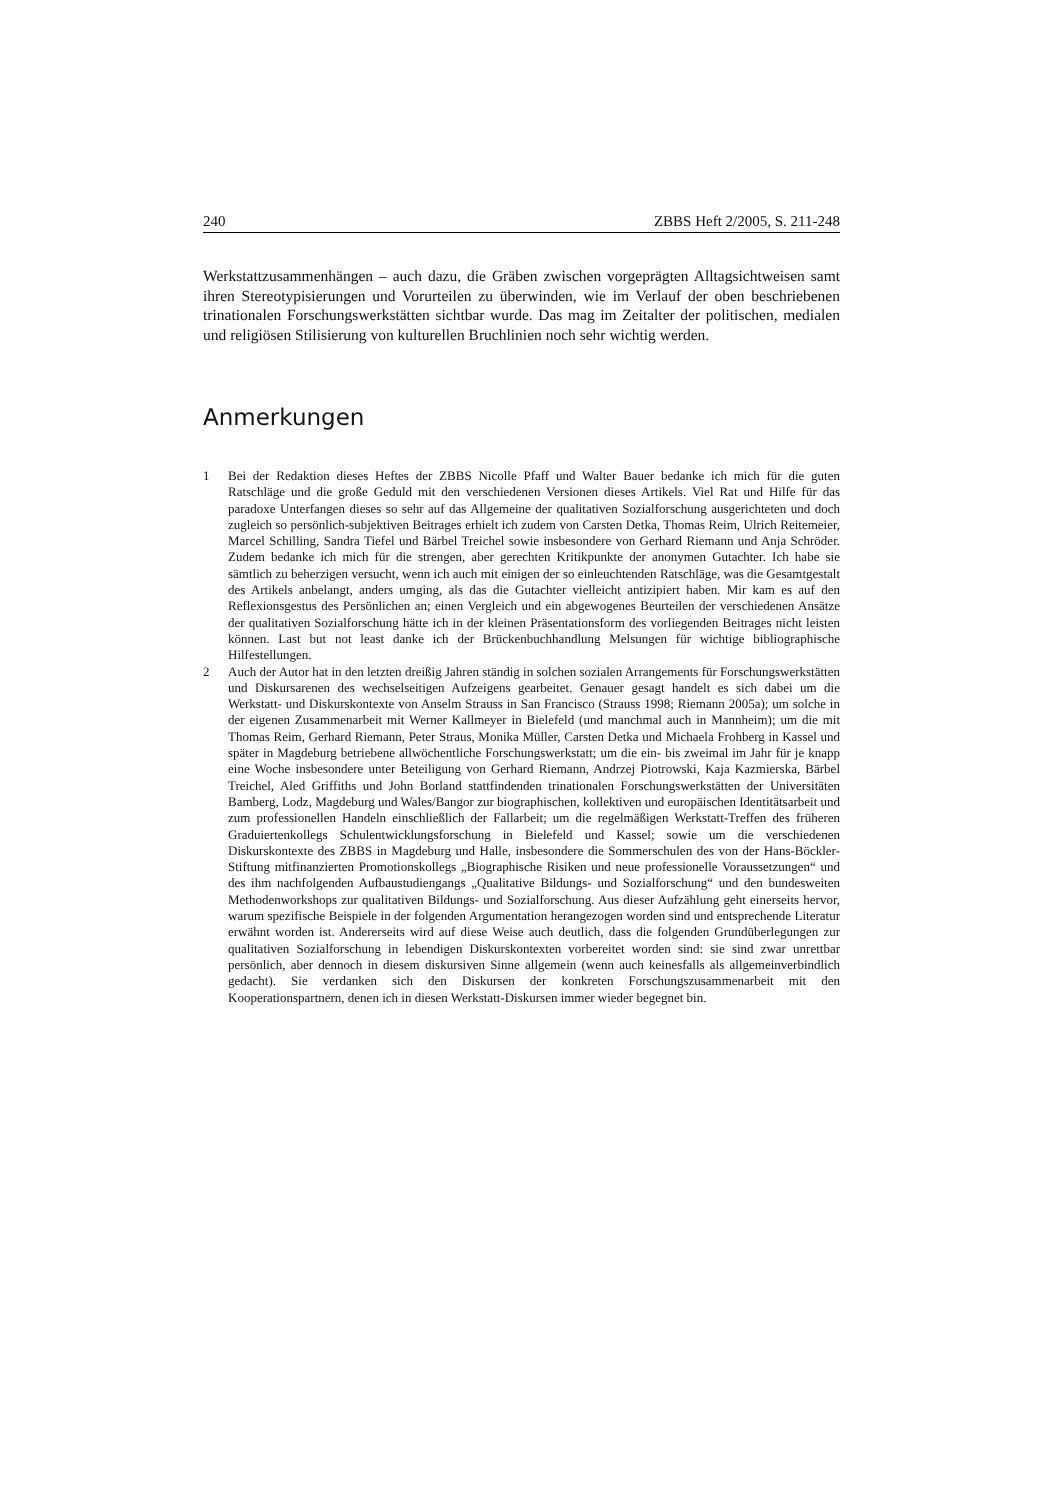240 ZBBS Heft 2/2005, S. 211-248
Werkstattzusammenhängen – auch dazu, die Gräben zwischen vorgeprägten Alltagsichtweisen samt ihren Stereotypisierungen und Vorurteilen zu überwinden, wie im Verlauf der oben beschriebenen trinationalen Forschungswerkstätten sichtbar wurde. Das mag im Zeitalter der politischen, medialen und religiösen Stilisierung von kulturellen Bruchlinien noch sehr wichtig werden.
Anmerkungen
1 Bei der Redaktion dieses Heftes der ZBBS Nicolle Pfaff und Walter Bauer bedanke ich mich für die guten Ratschläge und die große Geduld mit den verschiedenen Versionen dieses Artikels. Viel Rat und Hilfe für das paradoxe Unterfangen dieses so sehr auf das Allgemeine der qualitativen Sozialforschung ausgerichteten und doch zugleich so persönlich-subjektiven Beitrages erhielt ich zudem von Carsten Detka, Thomas Reim, Ulrich Reitemeier, Marcel Schilling, Sandra Tiefel und Bärbel Treichel sowie insbesondere von Gerhard Riemann und Anja Schröder. Zudem bedanke ich mich für die strengen, aber gerechten Kritikpunkte der anonymen Gutachter. Ich habe sie sämtlich zu beherzigen versucht, wenn ich auch mit einigen der so einleuchtenden Ratschläge, was die Gesamtgestalt des Artikels anbelangt, anders umging, als das die Gutachter vielleicht antizipiert haben. Mir kam es auf den Reflexionsgestus des Persönlichen an; einen Vergleich und ein abgewogenes Beurteilen der verschiedenen Ansätze der qualitativen Sozialforschung hätte ich in der kleinen Präsentationsform des vorliegenden Beitrages nicht leisten können. Last but not least danke ich der Brückenbuchhandlung Melsungen für wichtige bibliographische Hilfestellungen.
2 Auch der Autor hat in den letzten dreißig Jahren ständig in solchen sozialen Arrangements für Forschungswerkstätten und Diskursarenen des wechselseitigen Aufzeigens gearbeitet. Genauer gesagt handelt es sich dabei um die Werkstatt- und Diskurskontexte von Anselm Strauss in San Francisco (Strauss 1998; Riemann 2005a); um solche in der eigenen Zusammenarbeit mit Werner Kallmeyer in Bielefeld (und manchmal auch in Mannheim); um die mit Thomas Reim, Gerhard Riemann, Peter Straus, Monika Müller, Carsten Detka und Michaela Frohberg in Kassel und später in Magdeburg betriebene allwöchentliche Forschungswerkstatt; um die ein- bis zweimal im Jahr für je knapp eine Woche insbesondere unter Beteiligung von Gerhard Riemann, Andrzej Piotrowski, Kaja Kazmierska, Bärbel Treichel, Aled Griffiths und John Borland stattfindenden trinationalen Forschungswerkstätten der Universitäten Bamberg, Lodz, Magdeburg und Wales/Bangor zur biographischen, kollektiven und europäischen Identitätsarbeit und zum professionellen Handeln einschließlich der Fallarbeit; um die regelmäßigen Werkstatt-Treffen des früheren Graduiertenkollegs Schulentwicklungsforschung in Bielefeld und Kassel; sowie um die verschiedenen Diskurskontexte des ZBBS in Magdeburg und Halle, insbesondere die Sommerschulen des von der Hans-Böckler-Stiftung mitfinanzierten Promotionskollegs „Biographische Risiken und neue professionelle Voraussetzungen“ und des ihm nachfolgenden Aufbaustudiengangs „Qualitative Bildungs- und Sozialforschung“ und den bundesweiten Methodenworkshops zur qualitativen Bildungs- und Sozialforschung. Aus dieser Aufzählung geht einerseits hervor, warum spezifische Beispiele in der folgenden Argumentation herangezogen worden sind und entsprechende Literatur erwähnt worden ist. Andererseits wird auf diese Weise auch deutlich, dass die folgenden Grundüberlegungen zur qualitativen Sozialforschung in lebendigen Diskurskontexten vorbereitet worden sind: sie sind zwar unrettbar persönlich, aber dennoch in diesem diskursiven Sinne allgemein (wenn auch keinesfalls als allgemeinverbindlich gedacht). Sie verdanken sich den Diskursen der konkreten Forschungszusammenarbeit mit den Kooperationspartnern, denen ich in diesen Werkstatt-Diskursen immer wieder begegnet bin.